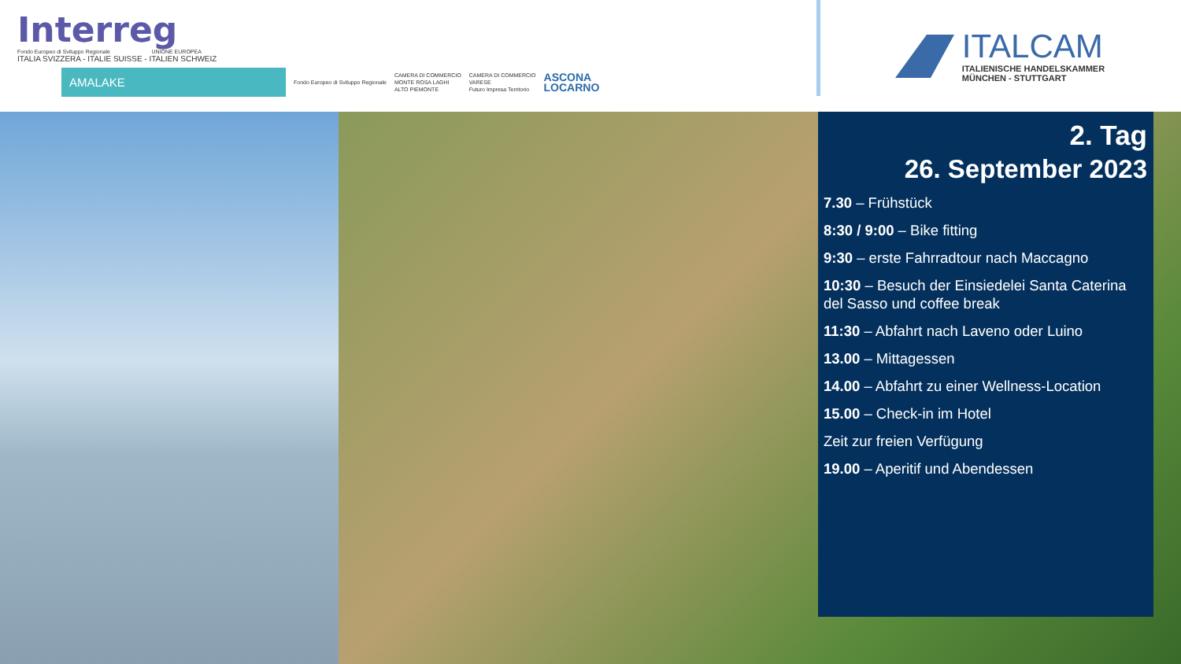Interreg
Fondo Europeo di Sviluppo Regionale UNIONE EUROPEA
ITALIA SVIZZERA - ITALIE SUISSE - ITALIEN SCHWEIZ
AMALAKE
Fondo Europeo di Sviluppo Regionale
CAMERA DI COMMERCIO
MONTE ROSA LAGHI
ALTO PIEMONTE
CAMERA DI COMMERCIO
VARESE
Futuro Impresa Territorio
ASCONA
LOCARNO
ITALCAM
ITALIENISCHE HANDELSKAMMER
MÜNCHEN - STUTTGART
2. Tag
26. September 2023
7.30 – Frühstück
8:30 / 9:00 – Bike fitting
9:30 – erste Fahrradtour nach Maccagno
10:30 – Besuch der Einsiedelei Santa Caterina del Sasso und coffee break
11:30 – Abfahrt nach Laveno oder Luino
13.00 – Mittagessen
14.00 – Abfahrt zu einer Wellness-Location
15.00 – Check-in im Hotel
Zeit zur freien Verfügung
19.00 – Aperitif und Abendessen